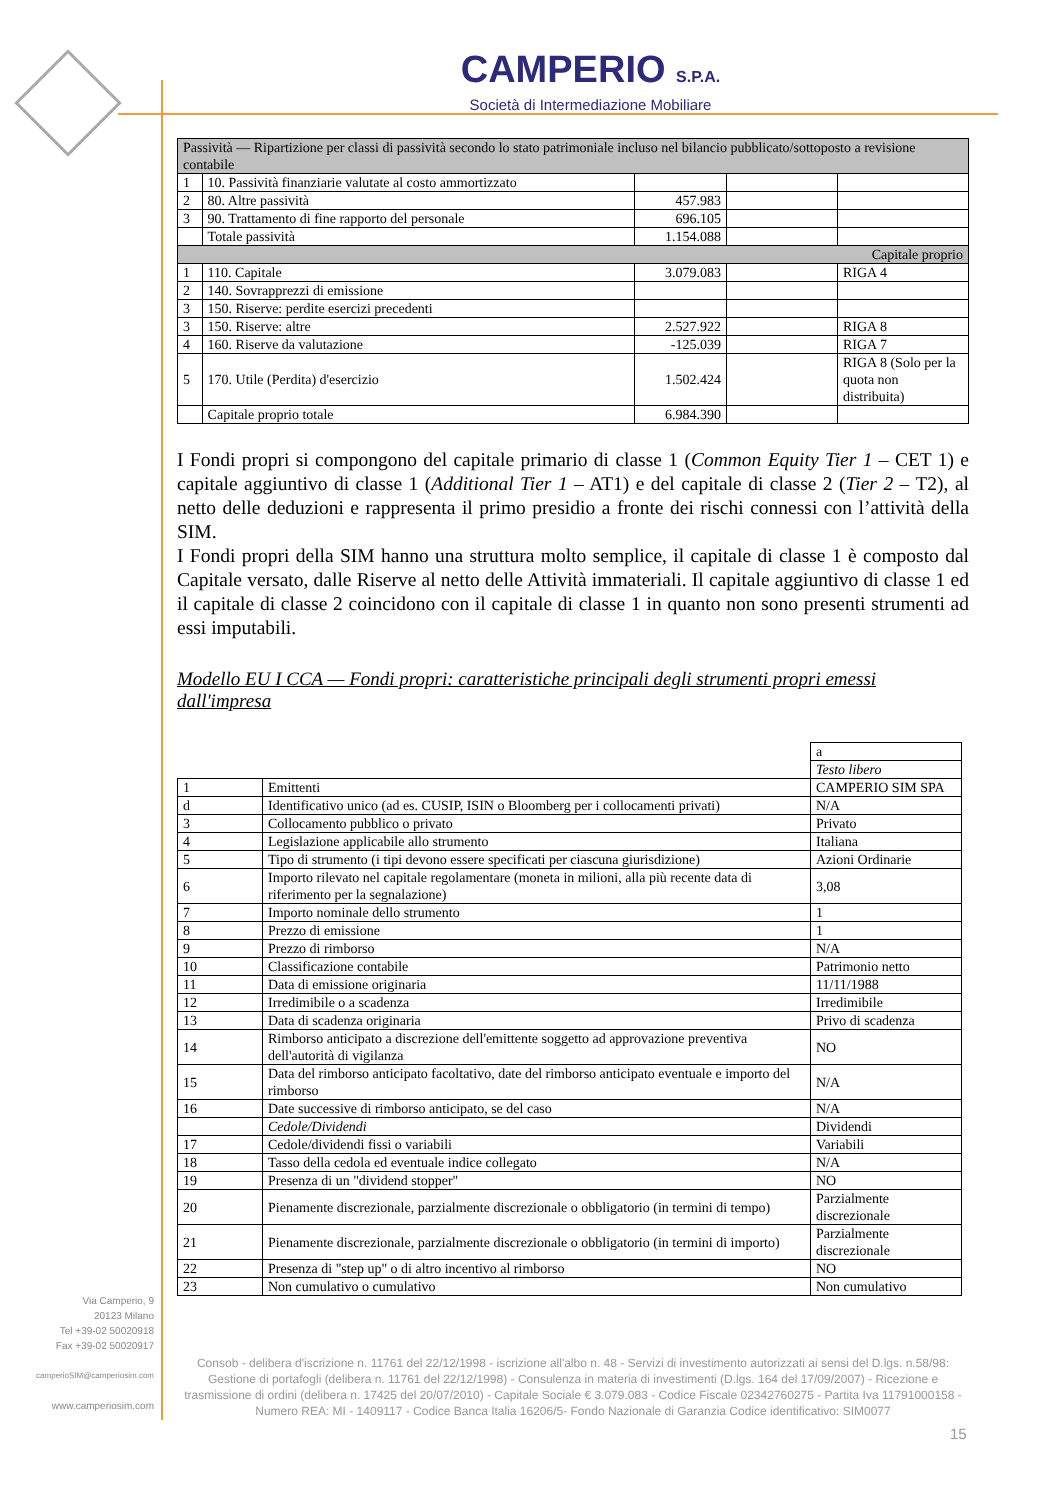CAMPERIO S.P.A.
Società di Intermediazione Mobiliare
| Passività — Ripartizione per classi di passività secondo lo stato patrimoniale incluso nel bilancio pubblicato/sottoposto a revisione contabile | | | | |
| --- | --- | --- | --- | --- |
| 1 | 10. Passività finanziarie valutate al costo ammortizzato | | | |
| 2 | 80. Altre passività | 457.983 | | |
| 3 | 90. Trattamento di fine rapporto del personale | 696.105 | | |
| | Totale passività | 1.154.088 | | |
| Capitale proprio | | | | |
| 1 | 110. Capitale | 3.079.083 | | RIGA 4 |
| 2 | 140. Sovrapprezzi di emissione | | | |
| 3 | 150. Riserve: perdite esercizi precedenti | | | |
| 3 | 150. Riserve: altre | 2.527.922 | | RIGA 8 |
| 4 | 160. Riserve da valutazione | -125.039 | | RIGA 7 |
| 5 | 170. Utile (Perdita) d'esercizio | 1.502.424 | | RIGA 8 (Solo per la quota non distribuita) |
| | Capitale proprio totale | 6.984.390 | | |
I Fondi propri si compongono del capitale primario di classe 1 (Common Equity Tier 1 – CET 1) e capitale aggiuntivo di classe 1 (Additional Tier 1 – AT1) e del capitale di classe 2 (Tier 2 – T2), al netto delle deduzioni e rappresenta il primo presidio a fronte dei rischi connessi con l’attività della SIM.
I Fondi propri della SIM hanno una struttura molto semplice, il capitale di classe 1 è composto dal Capitale versato, dalle Riserve al netto delle Attività immateriali. Il capitale aggiuntivo di classe 1 ed il capitale di classe 2 coincidono con il capitale di classe 1 in quanto non sono presenti strumenti ad essi imputabili.
Modello EU I CCA — Fondi propri: caratteristiche principali degli strumenti propri emessi dall'impresa
| | | a |
| | | Testo libero |
| 1 | Emittenti | CAMPERIO SIM SPA |
| d | Identificativo unico (ad es. CUSIP, ISIN o Bloomberg per i collocamenti privati) | N/A |
| 3 | Collocamento pubblico o privato | Privato |
| 4 | Legislazione applicabile allo strumento | Italiana |
| 5 | Tipo di strumento (i tipi devono essere specificati per ciascuna giurisdizione) | Azioni Ordinarie |
| 6 | Importo rilevato nel capitale regolamentare (moneta in milioni, alla più recente data di riferimento per la segnalazione) | 3,08 |
| 7 | Importo nominale dello strumento | 1 |
| 8 | Prezzo di emissione | 1 |
| 9 | Prezzo di rimborso | N/A |
| 10 | Classificazione contabile | Patrimonio netto |
| 11 | Data di emissione originaria | 11/11/1988 |
| 12 | Irredimibile o a scadenza | Irredimibile |
| 13 | Data di scadenza originaria | Privo di scadenza |
| 14 | Rimborso anticipato a discrezione dell'emittente soggetto ad approvazione preventiva dell'autorità di vigilanza | NO |
| 15 | Data del rimborso anticipato facoltativo, date del rimborso anticipato eventuale e importo del rimborso | N/A |
| 16 | Date successive di rimborso anticipato, se del caso | N/A |
| | Cedole/Dividendi | Dividendi |
| 17 | Cedole/dividendi fissi o variabili | Variabili |
| 18 | Tasso della cedola ed eventuale indice collegato | N/A |
| 19 | Presenza di un "dividend stopper" | NO |
| 20 | Pienamente discrezionale, parzialmente discrezionale o obbligatorio (in termini di tempo) | Parzialmente discrezionale |
| 21 | Pienamente discrezionale, parzialmente discrezionale o obbligatorio (in termini di importo) | Parzialmente discrezionale |
| 22 | Presenza di "step up" o di altro incentivo al rimborso | NO |
| 23 | Non cumulativo o cumulativo | Non cumulativo |
Via Camperio, 9
20123 Milano
Tel +39-02 50020918
Fax +39-02 50020917
camperioSIM@camperiosim.com
www.camperiosim.com
Consob - delibera d'iscrizione n. 11761 del 22/12/1998 - iscrizione all'albo n. 48 - Servizi di investimento autorizzati ai sensi del D.lgs. n.58/98: Gestione di portafogli (delibera n. 11761 del 22/12/1998) - Consulenza in materia di investimenti (D.lgs. 164 del 17/09/2007) - Ricezione e trasmissione di ordini (delibera n. 17425 del 20/07/2010) - Capitale Sociale € 3.079.083 - Codice Fiscale 02342760275 - Partita Iva 11791000158 - Numero REA: MI - 1409117 - Codice Banca Italia 16206/5- Fondo Nazionale di Garanzia Codice identificativo: SIM0077
15